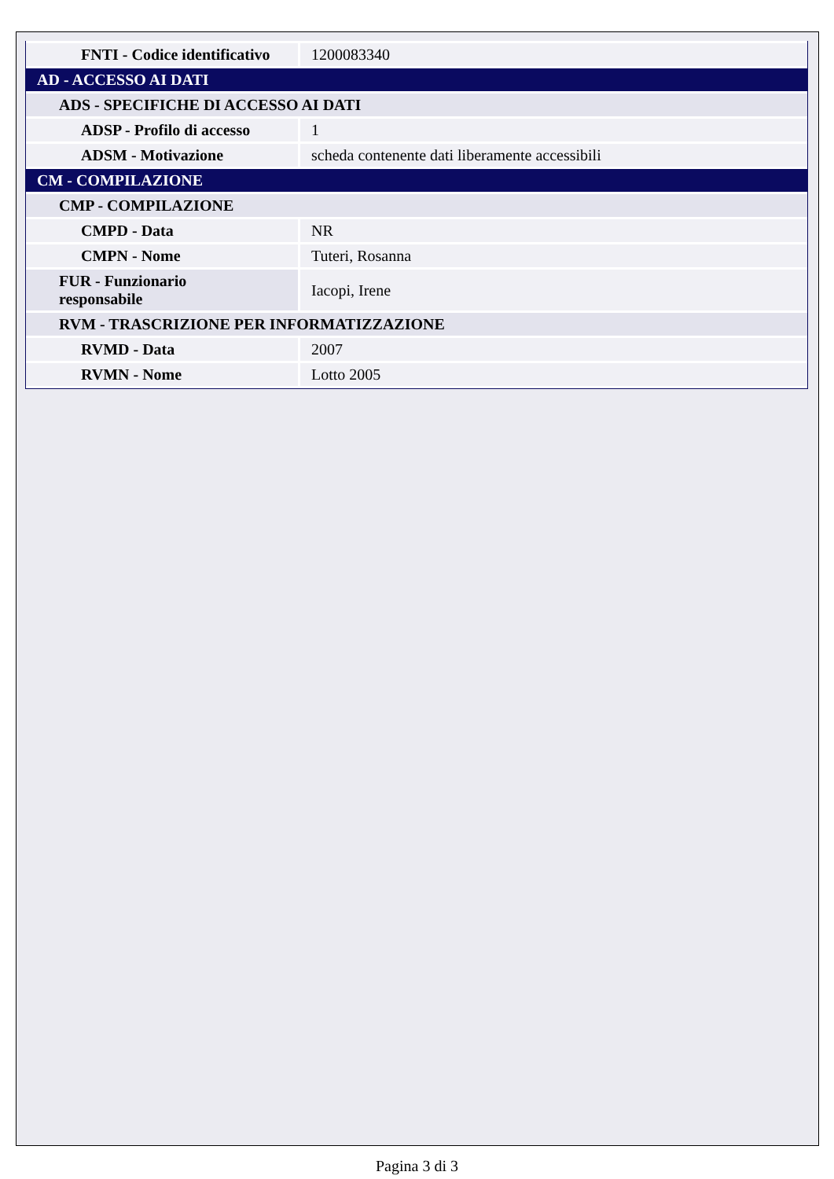| FNTI - Codice identificativo | 1200083340 |
| AD - ACCESSO AI DATI | |
| ADS - SPECIFICHE DI ACCESSO AI DATI | |
| ADSP - Profilo di accesso | 1 |
| ADSM - Motivazione | scheda contenente dati liberamente accessibili |
| CM - COMPILAZIONE | |
| CMP - COMPILAZIONE | |
| CMPD - Data | NR |
| CMPN - Nome | Tuteri, Rosanna |
| FUR - Funzionario responsabile | Iacopi, Irene |
| RVM - TRASCRIZIONE PER INFORMATIZZAZIONE | |
| RVMD - Data | 2007 |
| RVMN - Nome | Lotto 2005 |
Pagina 3 di 3